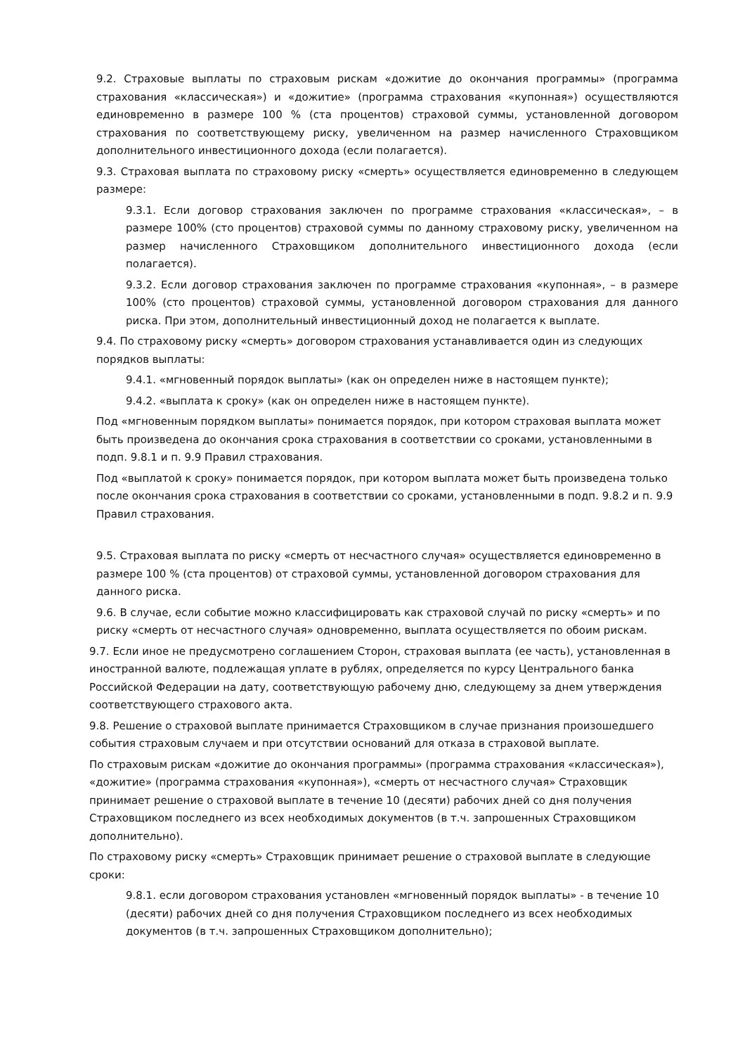9.2. Страховые выплаты по страховым рискам «дожитие до окончания программы» (программа страхования «классическая») и «дожитие» (программа страхования «купонная») осуществляются единовременно в размере 100 % (ста процентов) страховой суммы, установленной договором страхования по соответствующему риску, увеличенном на размер начисленного Страховщиком дополнительного инвестиционного дохода (если полагается).
9.3. Страховая выплата по страховому риску «смерть» осуществляется единовременно в следующем размере:
9.3.1. Если договор страхования заключен по программе страхования «классическая», – в размере 100% (сто процентов) страховой суммы по данному страховому риску, увеличенном на размер начисленного Страховщиком дополнительного инвестиционного дохода (если полагается).
9.3.2. Если договор страхования заключен по программе страхования «купонная», – в размере 100% (сто процентов) страховой суммы, установленной договором страхования для данного риска. При этом, дополнительный инвестиционный доход не полагается к выплате.
9.4. По страховому риску «смерть» договором страхования устанавливается один из следующих порядков выплаты:
9.4.1. «мгновенный порядок выплаты» (как он определен ниже в настоящем пункте);
9.4.2. «выплата к сроку» (как он определен ниже в настоящем пункте).
Под «мгновенным порядком выплаты» понимается порядок, при котором страховая выплата может быть произведена до окончания срока страхования в соответствии со сроками, установленными в подп. 9.8.1 и п. 9.9 Правил страхования.
Под «выплатой к сроку» понимается порядок, при котором выплата может быть произведена только после окончания срока страхования в соответствии со сроками, установленными в подп. 9.8.2 и п. 9.9 Правил страхования.
9.5. Страховая выплата по риску «смерть от несчастного случая» осуществляется единовременно в размере 100 % (ста процентов) от страховой суммы, установленной договором страхования для данного риска.
9.6. В случае, если событие можно классифицировать как страховой случай по риску «смерть» и по риску «смерть от несчастного случая» одновременно, выплата осуществляется по обоим рискам.
9.7. Если иное не предусмотрено соглашением Сторон, страховая выплата (ее часть), установленная в иностранной валюте, подлежащая уплате в рублях, определяется по курсу Центрального банка Российской Федерации на дату, соответствующую рабочему дню, следующему за днем утверждения соответствующего страхового акта.
9.8. Решение о страховой выплате принимается Страховщиком в случае признания произошедшего события страховым случаем и при отсутствии оснований для отказа в страховой выплате.
По страховым рискам «дожитие до окончания программы» (программа страхования «классическая»), «дожитие» (программа страхования «купонная»), «смерть от несчастного случая» Страховщик принимает решение о страховой выплате в течение 10 (десяти) рабочих дней со дня получения Страховщиком последнего из всех необходимых документов (в т.ч. запрошенных Страховщиком дополнительно).
По страховому риску «смерть» Страховщик принимает решение о страховой выплате в следующие сроки:
9.8.1. если договором страхования установлен «мгновенный порядок выплаты» - в течение 10 (десяти) рабочих дней со дня получения Страховщиком последнего из всех необходимых документов (в т.ч. запрошенных Страховщиком дополнительно);